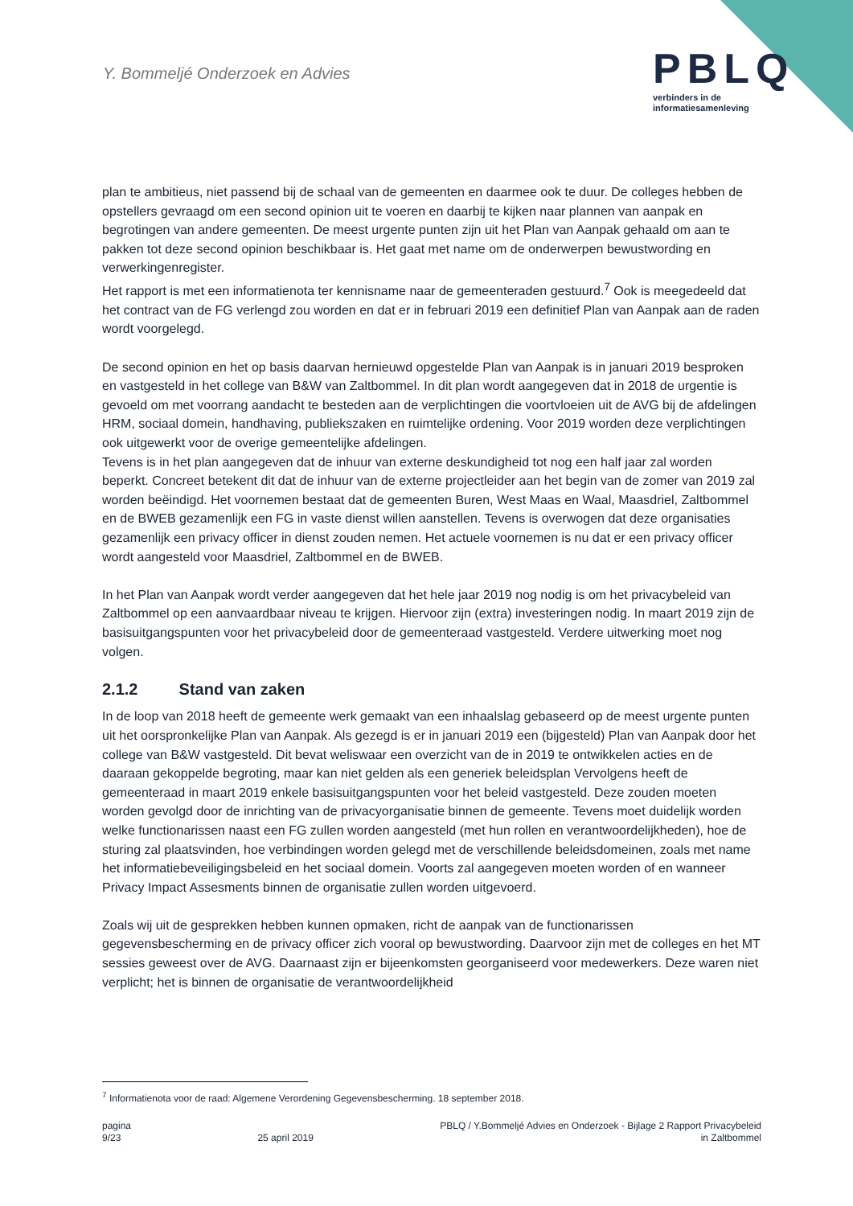Y. Bommeljé Onderzoek en Advies
PBLQ
verbinders in de
informatiesamenleving
plan te ambitieus, niet passend bij de schaal van de gemeenten en daarmee ook te duur. De colleges hebben de opstellers gevraagd om een second opinion uit te voeren en daarbij te kijken naar plannen van aanpak en begrotingen van andere gemeenten. De meest urgente punten zijn uit het Plan van Aanpak gehaald om aan te pakken tot deze second opinion beschikbaar is. Het gaat met name om de onderwerpen bewustwording en verwerkingenregister.
Het rapport is met een informatienota ter kennisname naar de gemeenteraden gestuurd.<sup>7</sup> Ook is meegedeeld dat het contract van de FG verlengd zou worden en dat er in februari 2019 een definitief Plan van Aanpak aan de raden wordt voorgelegd.
De second opinion en het op basis daarvan hernieuwd opgestelde Plan van Aanpak is in januari 2019 besproken en vastgesteld in het college van B&W van Zaltbommel. In dit plan wordt aangegeven dat in 2018 de urgentie is gevoeld om met voorrang aandacht te besteden aan de verplichtingen die voortvloeien uit de AVG bij de afdelingen HRM, sociaal domein, handhaving, publiekszaken en ruimtelijke ordening. Voor 2019 worden deze verplichtingen ook uitgewerkt voor de overige gemeentelijke afdelingen.
Tevens is in het plan aangegeven dat de inhuur van externe deskundigheid tot nog een half jaar zal worden beperkt. Concreet betekent dit dat de inhuur van de externe projectleider aan het begin van de zomer van 2019 zal worden beëindigd. Het voornemen bestaat dat de gemeenten Buren, West Maas en Waal, Maasdriel, Zaltbommel en de BWEB gezamenlijk een FG in vaste dienst willen aanstellen. Tevens is overwogen dat deze organisaties gezamenlijk een privacy officer in dienst zouden nemen. Het actuele voornemen is nu dat er een privacy officer wordt aangesteld voor Maasdriel, Zaltbommel en de BWEB.
In het Plan van Aanpak wordt verder aangegeven dat het hele jaar 2019 nog nodig is om het privacybeleid van Zaltbommel op een aanvaardbaar niveau te krijgen. Hiervoor zijn (extra) investeringen nodig. In maart 2019 zijn de basisuitgangspunten voor het privacybeleid door de gemeenteraad vastgesteld. Verdere uitwerking moet nog volgen.
2.1.2 Stand van zaken
In de loop van 2018 heeft de gemeente werk gemaakt van een inhaalslag gebaseerd op de meest urgente punten uit het oorspronkelijke Plan van Aanpak. Als gezegd is er in januari 2019 een (bijgesteld) Plan van Aanpak door het college van B&W vastgesteld. Dit bevat weliswaar een overzicht van de in 2019 te ontwikkelen acties en de daaraan gekoppelde begroting, maar kan niet gelden als een generiek beleidsplan Vervolgens heeft de gemeenteraad in maart 2019 enkele basisuitgangspunten voor het beleid vastgesteld. Deze zouden moeten worden gevolgd door de inrichting van de privacyorganisatie binnen de gemeente. Tevens moet duidelijk worden welke functionarissen naast een FG zullen worden aangesteld (met hun rollen en verantwoordelijkheden), hoe de sturing zal plaatsvinden, hoe verbindingen worden gelegd met de verschillende beleidsdomeinen, zoals met name het informatiebeveiligingsbeleid en het sociaal domein. Voorts zal aangegeven moeten worden of en wanneer Privacy Impact Assesments binnen de organisatie zullen worden uitgevoerd.
Zoals wij uit de gesprekken hebben kunnen opmaken, richt de aanpak van de functionarissen gegevensbescherming en de privacy officer zich vooral op bewustwording. Daarvoor zijn met de colleges en het MT sessies geweest over de AVG. Daarnaast zijn er bijeenkomsten georganiseerd voor medewerkers. Deze waren niet verplicht; het is binnen de organisatie de verantwoordelijkheid
<sup>7</sup> Informatienota voor de raad: Algemene Verordening Gegevensbescherming. 18 september 2018.
pagina
9/23
25 april 2019
PBLQ / Y.Bommeljé Advies en Onderzoek - Bijlage 2 Rapport Privacybeleid
in Zaltbommel